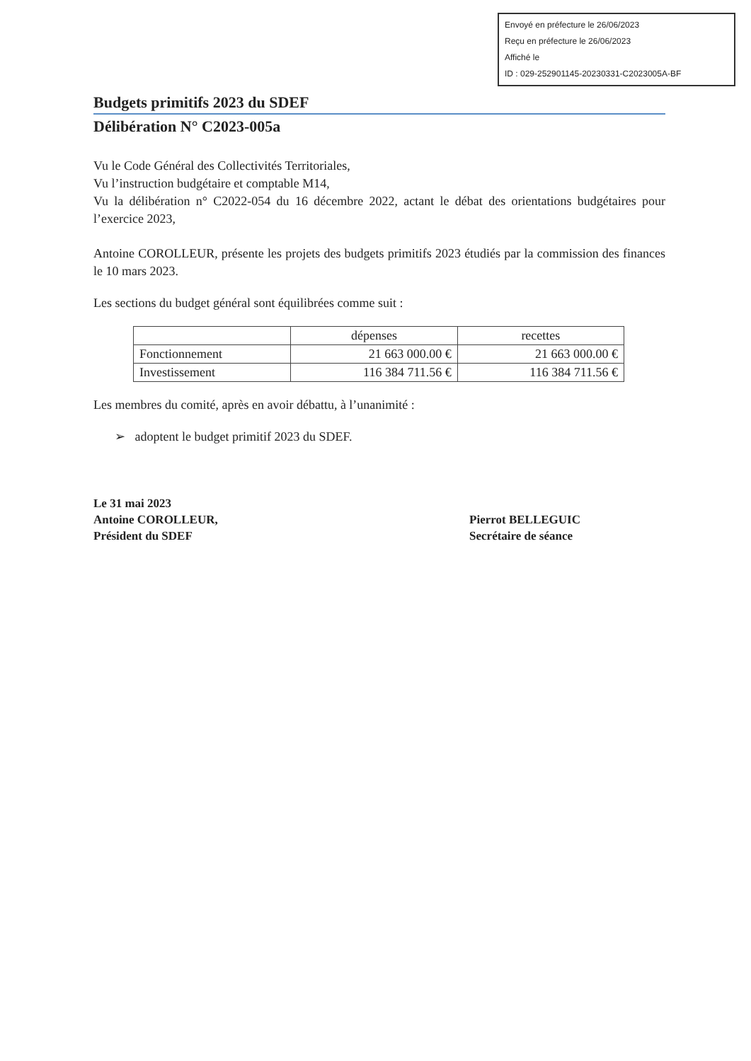Envoyé en préfecture le 26/06/2023
Reçu en préfecture le 26/06/2023
Affiché le
ID : 029-252901145-20230331-C2023005A-BF
Budgets primitifs 2023 du SDEF
Délibération N° C2023-005a
Vu le Code Général des Collectivités Territoriales,
Vu l’instruction budgétaire et comptable M14,
Vu la délibération n° C2022-054 du 16 décembre 2022, actant le débat des orientations budgétaires pour l’exercice 2023,
Antoine COROLLEUR, présente les projets des budgets primitifs 2023 étudiés par la commission des finances le 10 mars 2023.
Les sections du budget général sont équilibrées comme suit :
| | dépenses | recettes |
| --- | --- | --- |
| Fonctionnement | 21 663 000.00 € | 21 663 000.00 € |
| Investissement | 116 384 711.56 € | 116 384 711.56 € |
Les membres du comité, après en avoir débattu, à l’unanimité :
➢ adoptent le budget primitif 2023 du SDEF.
Le 31 mai 2023
Antoine COROLLEUR,
Président du SDEF
Pierrot BELLEGUIC
Secrétaire de séance